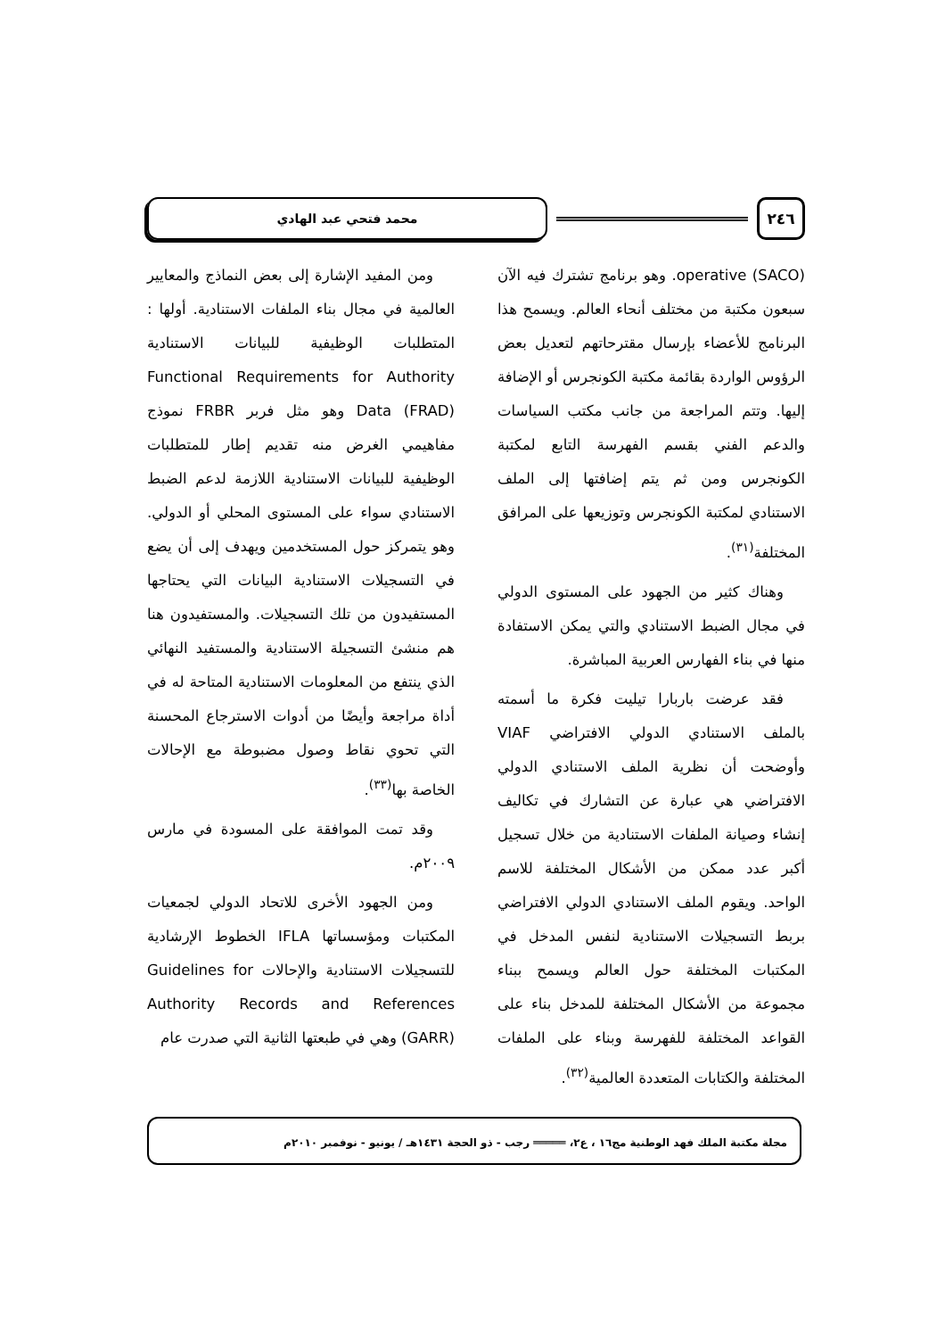٢٤٦
محمد فتحي عبد الهادي
operative (SACO). وهو برنامج تشترك فيه الآن سبعون مكتبة من مختلف أنحاء العالم. ويسمح هذا البرنامج للأعضاء بإرسال مقترحاتهم لتعديل بعض الرؤوس الواردة بقائمة مكتبة الكونجرس أو الإضافة إليها. وتتم المراجعة من جانب مكتب السياسات والدعم الفني بقسم الفهرسة التابع لمكتبة الكونجرس ومن ثم يتم إضافتها إلى الملف الاستنادي لمكتبة الكونجرس وتوزيعها على المرافق المختلفة<sup>(٣١)</sup>.
وهناك كثير من الجهود على المستوى الدولي في مجال الضبط الاستنادي والتي يمكن الاستفادة منها في بناء الفهارس العربية المباشرة.
فقد عرضت باربارا تيليت فكرة ما أسمته بالملف الاستنادي الدولي الافتراضي VIAF وأوضحت أن نظرية الملف الاستنادي الدولي الافتراضي هي عبارة عن التشارك في تكاليف إنشاء وصيانة الملفات الاستنادية من خلال تسجيل أكبر عدد ممكن من الأشكال المختلفة للاسم الواحد. ويقوم الملف الاستنادي الدولي الافتراضي بربط التسجيلات الاستنادية لنفس المدخل في المكتبات المختلفة حول العالم ويسمح ببناء مجموعة من الأشكال المختلفة للمدخل بناء على القواعد المختلفة للفهرسة وبناء على الملفات المختلفة والكتابات المتعددة العالمية<sup>(٣٢)</sup>.
ومن المفيد الإشارة إلى بعض النماذج والمعايير العالمية في مجال بناء الملفات الاستنادية. أولها : المتطلبات الوظيفية للبيانات الاستنادية Functional Requirements for Authority Data (FRAD) وهو مثل فربر FRBR نموذج مفاهيمي الغرض منه تقديم إطار للمتطلبات الوظيفية للبيانات الاستنادية اللازمة لدعم الضبط الاستنادي سواء على المستوى المحلي أو الدولي. وهو يتمركز حول المستخدمين ويهدف إلى أن يضع في التسجيلات الاستنادية البيانات التي يحتاجها المستفيدون من تلك التسجيلات. والمستفيدون هنا هم منشئ التسجيلة الاستنادية والمستفيد النهائي الذي ينتفع من المعلومات الاستنادية المتاحة له في أداة مراجعة وأيضًا من أدوات الاسترجاع المحسنة التي تحوي نقاط وصول مضبوطة مع الإحالات الخاصة بها<sup>(٣٣)</sup>.
وقد تمت الموافقة على المسودة في مارس ٢٠٠٩م.
ومن الجهود الأخرى للاتحاد الدولي لجمعيات المكتبات ومؤسساتها IFLA الخطوط الإرشادية للتسجيلات الاستنادية والإحالات Guidelines for Authority Records and References (GARR) وهي في طبعتها الثانية التي صدرت عام
مجلة مكتبة الملك فهد الوطنية مج١٦ ، ع٢، ═════ رجب - ذو الحجة ١٤٣١هـ / يونيو - نوفمبر ٢٠١٠م